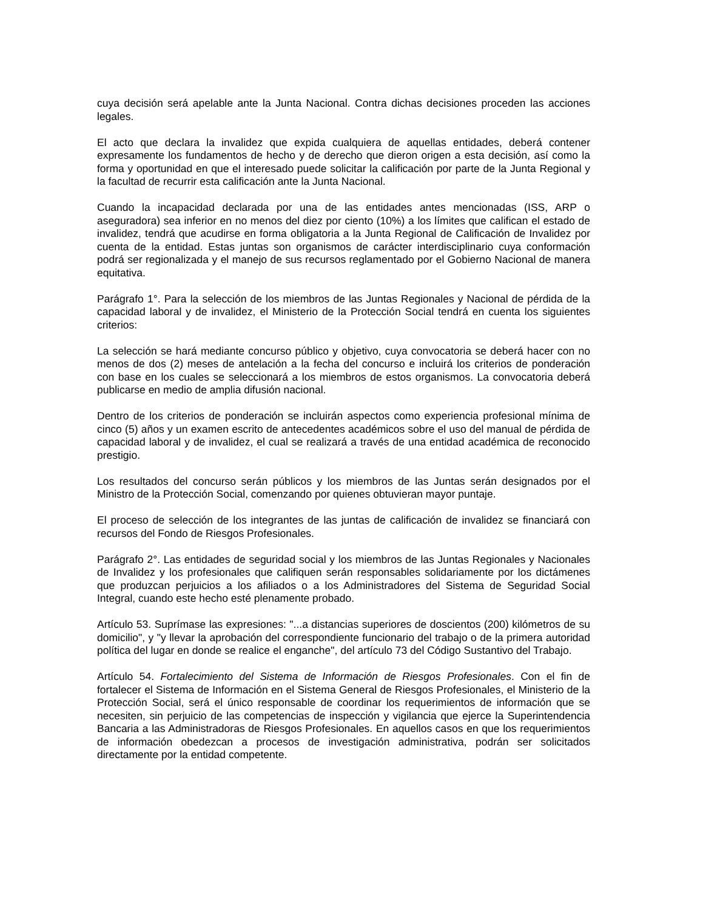cuya decisión será apelable ante la Junta Nacional. Contra dichas decisiones proceden las acciones legales.
El acto que declara la invalidez que expida cualquiera de aquellas entidades, deberá contener expresamente los fundamentos de hecho y de derecho que dieron origen a esta decisión, así como la forma y oportunidad en que el interesado puede solicitar la calificación por parte de la Junta Regional y la facultad de recurrir esta calificación ante la Junta Nacional.
Cuando la incapacidad declarada por una de las entidades antes mencionadas (ISS, ARP o aseguradora) sea inferior en no menos del diez por ciento (10%) a los límites que califican el estado de invalidez, tendrá que acudirse en forma obligatoria a la Junta Regional de Calificación de Invalidez por cuenta de la entidad. Estas juntas son organismos de carácter interdisciplinario cuya conformación podrá ser regionalizada y el manejo de sus recursos reglamentado por el Gobierno Nacional de manera equitativa.
Parágrafo 1°. Para la selección de los miembros de las Juntas Regionales y Nacional de pérdida de la capacidad laboral y de invalidez, el Ministerio de la Protección Social tendrá en cuenta los siguientes criterios:
La selección se hará mediante concurso público y objetivo, cuya convocatoria se deberá hacer con no menos de dos (2) meses de antelación a la fecha del concurso e incluirá los criterios de ponderación con base en los cuales se seleccionará a los miembros de estos organismos. La convocatoria deberá publicarse en medio de amplia difusión nacional.
Dentro de los criterios de ponderación se incluirán aspectos como experiencia profesional mínima de cinco (5) años y un examen escrito de antecedentes académicos sobre el uso del manual de pérdida de capacidad laboral y de invalidez, el cual se realizará a través de una entidad académica de reconocido prestigio.
Los resultados del concurso serán públicos y los miembros de las Juntas serán designados por el Ministro de la Protección Social, comenzando por quienes obtuvieran mayor puntaje.
El proceso de selección de los integrantes de las juntas de calificación de invalidez se financiará con recursos del Fondo de Riesgos Profesionales.
Parágrafo 2°. Las entidades de seguridad social y los miembros de las Juntas Regionales y Nacionales de Invalidez y los profesionales que califiquen serán responsables solidariamente por los dictámenes que produzcan perjuicios a los afiliados o a los Administradores del Sistema de Seguridad Social Integral, cuando este hecho esté plenamente probado.
Artículo 53. Suprímase las expresiones: "...a distancias superiores de doscientos (200) kilómetros de su domicilio", y "y llevar la aprobación del correspondiente funcionario del trabajo o de la primera autoridad política del lugar en donde se realice el enganche", del artículo 73 del Código Sustantivo del Trabajo.
Artículo 54. Fortalecimiento del Sistema de Información de Riesgos Profesionales. Con el fin de fortalecer el Sistema de Información en el Sistema General de Riesgos Profesionales, el Ministerio de la Protección Social, será el único responsable de coordinar los requerimientos de información que se necesiten, sin perjuicio de las competencias de inspección y vigilancia que ejerce la Superintendencia Bancaria a las Administradoras de Riesgos Profesionales. En aquellos casos en que los requerimientos de información obedezcan a procesos de investigación administrativa, podrán ser solicitados directamente por la entidad competente.